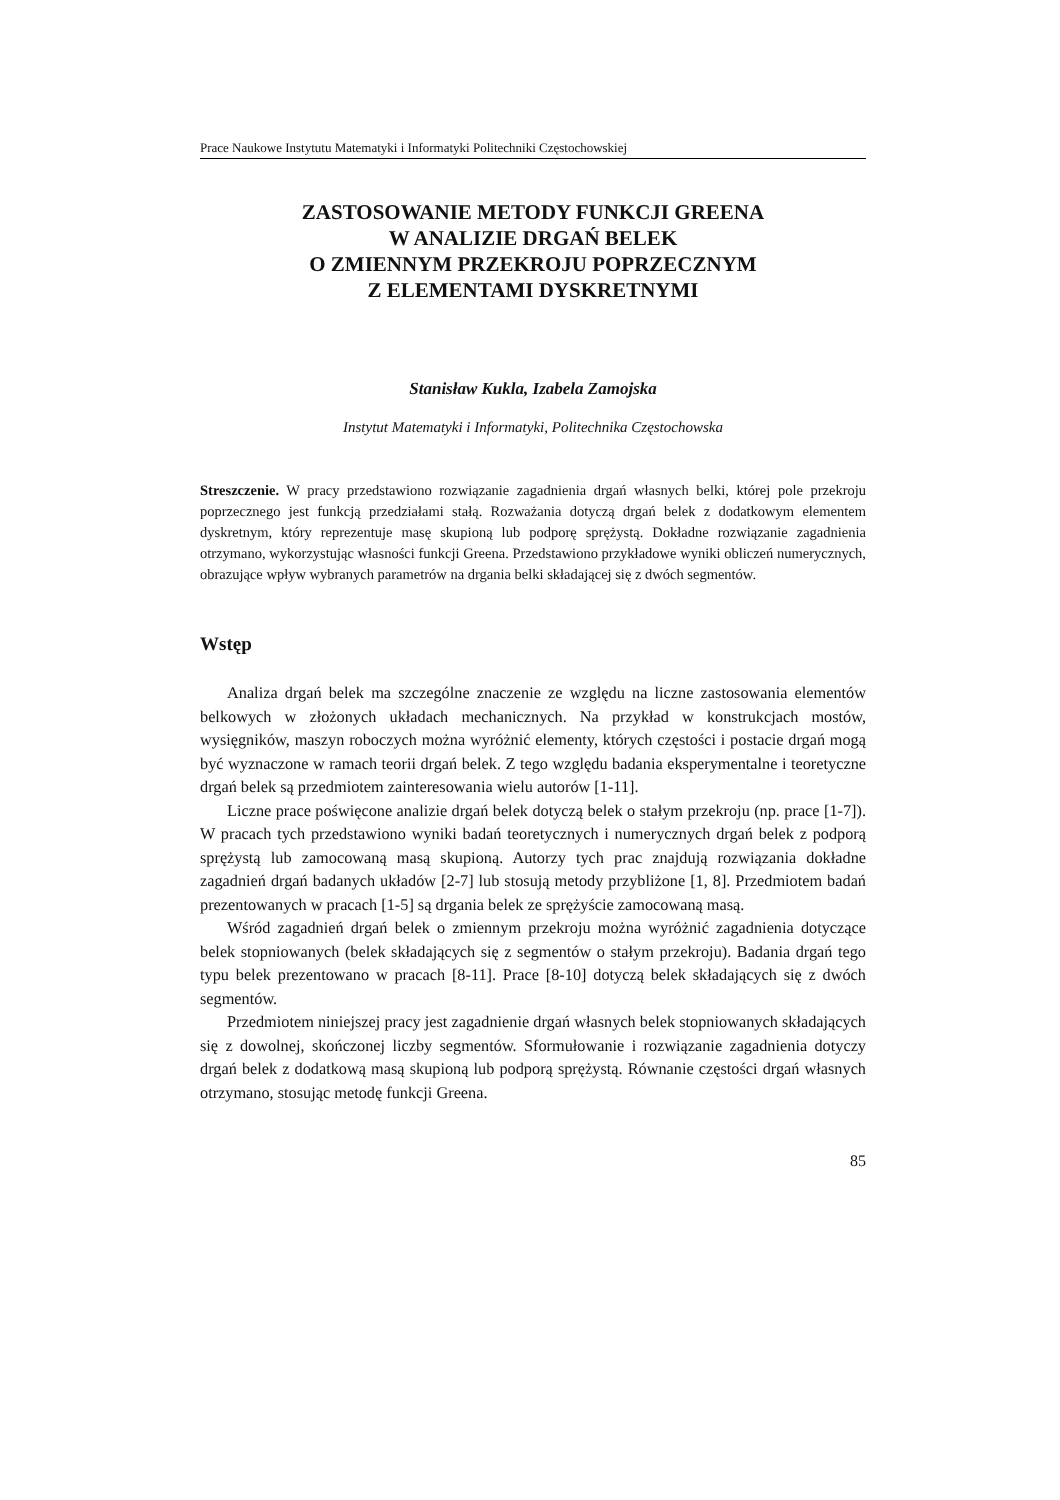Prace Naukowe Instytutu Matematyki i Informatyki Politechniki Częstochowskiej
ZASTOSOWANIE METODY FUNKCJI GREENA
W ANALIZIE DRGAŃ BELEK
O ZMIENNYM PRZEKROJU POPRZECZNYM
Z ELEMENTAMI DYSKRETNYMI
Stanisław Kukla, Izabela Zamojska
Instytut Matematyki i Informatyki, Politechnika Częstochowska
Streszczenie. W pracy przedstawiono rozwiązanie zagadnienia drgań własnych belki, której pole przekroju poprzecznego jest funkcją przedziałami stałą. Rozważania dotyczą drgań belek z dodatkowym elementem dyskretnym, który reprezentuje masę skupioną lub podporę sprężystą. Dokładne rozwiązanie zagadnienia otrzymano, wykorzystując własności funkcji Greena. Przedstawiono przykładowe wyniki obliczeń numerycznych, obrazujące wpływ wybranych parametrów na drgania belki składającej się z dwóch segmentów.
Wstęp
Analiza drgań belek ma szczególne znaczenie ze względu na liczne zastosowania elementów belkowych w złożonych układach mechanicznych. Na przykład w konstrukcjach mostów, wysięgników, maszyn roboczych można wyróżnić elementy, których częstości i postacie drgań mogą być wyznaczone w ramach teorii drgań belek. Z tego względu badania eksperymentalne i teoretyczne drgań belek są przedmiotem zainteresowania wielu autorów [1-11].
Liczne prace poświęcone analizie drgań belek dotyczą belek o stałym przekroju (np. prace [1-7]). W pracach tych przedstawiono wyniki badań teoretycznych i numerycznych drgań belek z podporą sprężystą lub zamocowaną masą skupioną. Autorzy tych prac znajdują rozwiązania dokładne zagadnień drgań badanych układów [2-7] lub stosują metody przybliżone [1, 8]. Przedmiotem badań prezentowanych w pracach [1-5] są drgania belek ze sprężyście zamocowaną masą.
Wśród zagadnień drgań belek o zmiennym przekroju można wyróżnić zagadnienia dotyczące belek stopniowanych (belek składających się z segmentów o stałym przekroju). Badania drgań tego typu belek prezentowano w pracach [8-11]. Prace [8-10] dotyczą belek składających się z dwóch segmentów.
Przedmiotem niniejszej pracy jest zagadnienie drgań własnych belek stopniowanych składających się z dowolnej, skończonej liczby segmentów. Sformułowanie i rozwiązanie zagadnienia dotyczy drgań belek z dodatkową masą skupioną lub podporą sprężystą. Równanie częstości drgań własnych otrzymano, stosując metodę funkcji Greena.
85